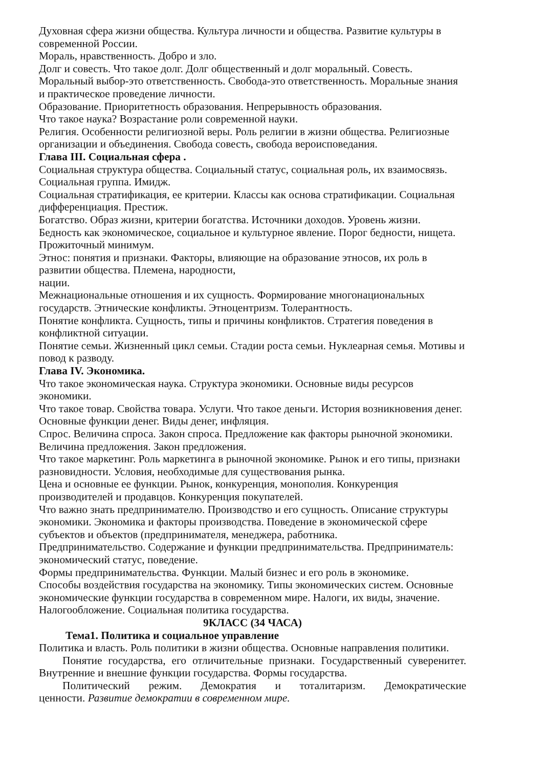Духовная сфера жизни общества. Культура личности и общества. Развитие культуры в современной России.
Мораль, нравственность. Добро и зло.
Долг и совесть. Что такое долг. Долг общественный и долг моральный. Совесть.
Моральный выбор-это ответственность. Свобода-это ответственность. Моральные знания и практическое проведение личности.
Образование. Приоритетность образования. Непрерывность образования.
Что такое наука? Возрастание роли современной науки.
Религия. Особенности религиозной веры. Роль религии в жизни общества. Религиозные организации и объединения. Свобода совесть, свобода вероисповедания.
Глава III. Социальная сфера .
Социальная структура общества. Социальный статус, социальная роль, их взаимосвязь. Социальная группа. Имидж.
Социальная стратификация, ее критерии. Классы как основа стратификации. Социальная дифференциация. Престиж.
Богатство. Образ жизни, критерии богатства. Источники доходов. Уровень жизни.
Бедность как экономическое, социальное и культурное явление. Порог бедности, нищета. Прожиточный минимум.
Этнос: понятия и признаки. Факторы, влияющие на образование этносов, их роль в развитии общества. Племена, народности,
нации.
Межнациональные отношения и их сущность. Формирование многонациональных государств. Этнические конфликты. Этноцентризм. Толерантность.
Понятие конфликта. Сущность, типы и причины конфликтов. Стратегия поведения в конфликтной ситуации.
Понятие семьи. Жизненный цикл семьи. Стадии роста семьи. Нуклеарная семья. Мотивы и повод к разводу.
Глава IV. Экономика.
Что такое экономическая наука. Структура экономики. Основные виды ресурсов экономики.
Что такое товар. Свойства товара. Услуги. Что такое деньги. История возникновения денег. Основные функции денег. Виды денег, инфляция.
Спрос. Величина спроса. Закон спроса. Предложение как факторы рыночной экономики. Величина предложения. Закон предложения.
Что такое маркетинг. Роль маркетинга в рыночной экономике. Рынок и его типы, признаки разновидности. Условия, необходимые для существования рынка.
Цена и основные ее функции. Рынок, конкуренция, монополия. Конкуренция производителей и продавцов. Конкуренция покупателей.
Что важно знать предпринимателю. Производство и его сущность. Описание структуры экономики. Экономика и факторы производства. Поведение в экономической сфере субъектов и объектов (предпринимателя, менеджера, работника.
Предпринимательство. Содержание и функции предпринимательства. Предприниматель: экономический статус, поведение.
Формы предпринимательства. Функции. Малый бизнес и его роль в экономике.
Способы воздействия государства на экономику. Типы экономических систем. Основные экономические функции государства в современном мире. Налоги, их виды, значение. Налогообложение. Социальная политика государства.
9КЛАСС (34 ЧАСА)
Тема1. Политика и социальное управление
Политика и власть. Роль политики в жизни общества. Основные направления политики.
Понятие государства, его отличительные признаки. Государственный суверенитет. Внутренние и внешние функции государства. Формы государства.
Политический режим. Демократия и тоталитаризм. Демократические
ценности. Развитие демократии в современном мире.